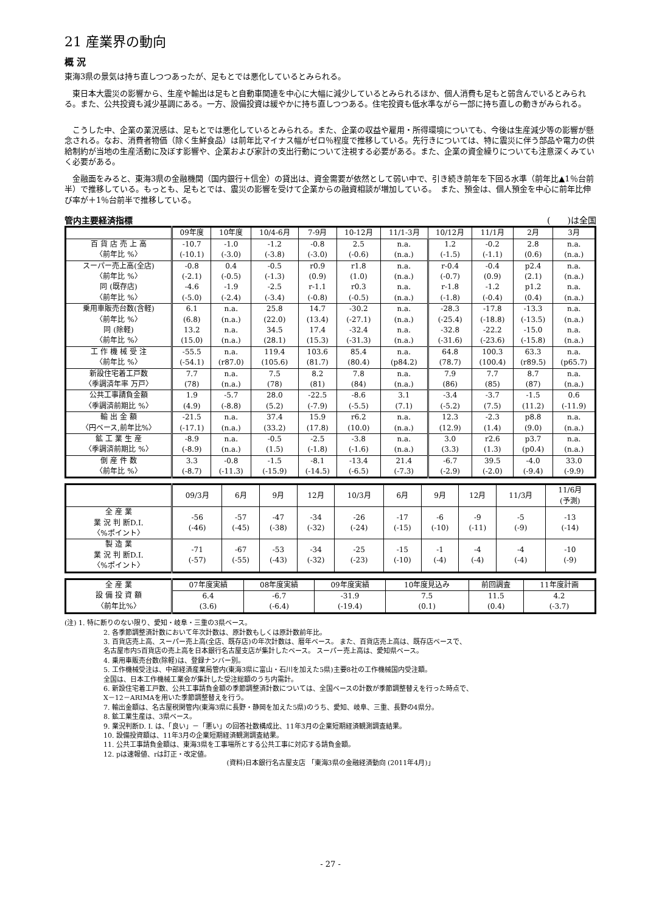21 産業界の動向
概 況
東海3県の景気は持ち直しつつあったが、足もとでは悪化しているとみられる。
　東日本大震災の影響から、生産や輸出は足もと自動車関連を中心に大幅に減少しているとみられるほか、個人消費も足もと弱含んでいるとみられる。また、公共投資も減少基調にある。一方、設備投資は緩やかに持ち直しつつある。住宅投資も低水準ながら一部に持ち直しの動きがみられる。
　こうした中、企業の業況感は、足もとでは悪化しているとみられる。また、企業の収益や雇用・所得環境についても、今後は生産減少等の影響が懸念される。なお、消費者物価（除く生鮮食品）は前年比マイナス幅がゼロ％程度で推移している。先行きについては、特に震災に伴う部品や電力の供給制約が当地の生産活動に及ぼす影響や、企業および家計の支出行動について注視する必要がある。また、企業の資金繰りについても注意深くみていく必要がある。
　金融面をみると、東海3県の金融機関（国内銀行＋信金）の貸出は、資金需要が依然として弱い中で、引き続き前年を下回る水準（前年比▲1％台前半）で推移している。もっとも、足もとでは、震災の影響を受けて企業からの融資相談が増加している。　また、預金は、個人預金を中心に前年比伸び率が＋1％台前半で推移している。
管内主要経済指標 (　　)は全国
| | 09年度 | 10年度 | 10/4-6月 | 7-9月 | 10-12月 | 11/1-3月 | 10/12月 | 11/1月 | 2月 | 3月 |
| --- | --- | --- | --- | --- | --- | --- | --- | --- | --- | --- |
| 百 貨 店 売 上 高 〈前年比 %〉 | -10.7 (-10.1) | -1.0 (-3.0) | -1.2 (-3.8) | -0.8 (-3.0) | 2.5 (-0.6) | n.a. (n.a.) | 1.2 (-1.5) | -0.2 (-1.1) | 2.8 (0.6) | n.a. (n.a.) |
| スーパー売上高(全店) 〈前年比 %〉 同 (既存店) 〈前年比 %〉 | -0.8 (-2.1) -4.6 (-5.0) | 0.4 (-0.5) -1.9 (-2.4) | -0.5 (-1.3) -2.5 (-3.4) | r0.9 (0.9) r-1.1 (-0.8) | r1.8 (1.0) r0.3 (-0.5) | n.a. (n.a.) n.a. (n.a.) | r-0.4 (-0.7) r-1.8 (-1.8) | -0.4 (0.9) -1.2 (-0.4) | p2.4 (2.1) p1.2 (0.4) | n.a. (n.a.) n.a. (n.a.) |
| 乗用車販売台数(含軽) 〈前年比 %〉 同 (除軽) 〈前年比 %〉 | 6.1 (6.8) 13.2 (15.0) | n.a. (n.a.) n.a. (n.a.) | 25.8 (22.0) 34.5 (28.1) | 14.7 (13.4) 17.4 (15.3) | -30.2 (-27.1) -32.4 (-31.3) | n.a. (n.a.) n.a. (n.a.) | -28.3 (-25.4) -32.8 (-31.6) | -17.8 (-18.8) -22.2 (-23.6) | -13.3 (-13.5) -15.0 (-15.8) | n.a. (n.a.) n.a. (n.a.) |
| 工 作 機 械 受 注 〈前年比 %〉 | -55.5 (-54.1) | n.a. (r87.0) | 119.4 (105.6) | 103.6 (81.7) | 85.4 (80.4) | n.a. (p84.2) | 64.8 (78.7) | 100.3 (100.4) | 63.3 (r89.5) | n.a. (p65.7) |
| 新設住宅着工戸数 〈季調済年率 万戸〉 | 7.7 (78) | n.a. (n.a.) | 7.5 (78) | 8.2 (81) | 7.8 (84) | n.a. (n.a.) | 7.9 (86) | 7.7 (85) | 8.7 (87) | n.a. (n.a.) |
| 公共工事請負金額 〈季調済前期比 %〉 | 1.9 (4.9) | -5.7 (-8.8) | 28.0 (5.2) | -22.5 (-7.9) | -8.6 (-5.5) | 3.1 (7.1) | -3.4 (-5.2) | -3.7 (7.5) | -1.5 (11.2) | 0.6 (-11.9) |
| 輸 出 金 額 〈円ベース,前年比%〉 | -21.5 (-17.1) | n.a. (n.a.) | 37.4 (33.2) | 15.9 (17.8) | r6.2 (10.0) | n.a. (n.a.) | 12.3 (12.9) | -2.3 (1.4) | p8.8 (9.0) | n.a. (n.a.) |
| 鉱 工 業 生 産 〈季調済前期比 %〉 | -8.9 (-8.9) | n.a. (n.a.) | -0.5 (1.5) | -2.5 (-1.8) | -3.8 (-1.6) | n.a. (n.a.) | 3.0 (3.3) | r2.6 (1.3) | p3.7 (p0.4) | n.a. (n.a.) |
| 倒 産 件 数 〈前年比 %〉 | 3.3 (-8.7) | -0.8 (-11.3) | -1.5 (-15.9) | -8.1 (-14.5) | -13.4 (-6.5) | 21.4 (-7.3) | -6.7 (-2.9) | 39.5 (-2.0) | -4.0 (-9.4) | 33.0 (-9.9) |
| | 09/3月 | 6月 | 9月 | 12月 | 10/3月 | 6月 | 9月 | 12月 | 11/3月 | 11/6月 (予測) |
| --- | --- | --- | --- | --- | --- | --- | --- | --- | --- | --- |
| 全 産 業 業 況 判 断D.I. 〈%ポイント〉 | -56 (-46) | -57 (-45) | -47 (-38) | -34 (-32) | -26 (-24) | -17 (-15) | -6 (-10) | -9 (-11) | -5 (-9) | -13 (-14) |
| 製 造 業 業 況 判 断D.I. 〈%ポイント〉 | -71 (-57) | -67 (-55) | -53 (-43) | -34 (-32) | -25 (-23) | -15 (-10) | -1 (-4) | -4 (-4) | -4 (-4) | -10 (-9) |
| 全 産 業 設 備 投 資 額 〈前年比%〉 | 07年度実績 | 08年度実績 | 09年度実績 | 10年度見込み | 前回調査 | 11年度計画 |
| | 6.4 (3.6) | -6.7 (-6.4) | -31.9 (-19.4) | 7.5 (0.1) | 11.5 (0.4) | 4.2 (-3.7) |
(注) 1. 特に断りのない限り、愛知・岐阜・三重の3県ベース。
2. 各季節調整済計数において年次計数は、原計数もしくは原計数前年比。
3. 百貨店売上高、スーパー売上高(全店、既存店)の年次計数は、暦年ベース。 また、百貨店売上高は、既存店ベースで、
名古屋市内5百貨店の売上高を日本銀行名古屋支店が集計したベース。 スーパー売上高は、愛知県ベース。
4. 乗用車販売台数(除軽)は、登録ナンバー別。
5. 工作機械受注は、中部経済産業局管内(東海3県に富山・石川を加えた5県)主要8社の工作機械国内受注額。
全国は、日本工作機械工業会が集計した受注総額のうち内需計。
6. 新設住宅着工戸数、公共工事請負金額の季節調整済計数については、全国ベースの計数が季節調整替えを行った時点で、
X－12－ARIMAを用いた季節調整替えを行う。
7. 輸出金額は、名古屋税関管内(東海3県に長野・静岡を加えた5県)のうち、愛知、岐阜、三重、長野の4県分。
8. 鉱工業生産は、3県ベース。
9. 業況判断D. I. は、「良い」－「悪い」の回答社数構成比、11年3月の企業短期経済観測調査結果。
10. 設備投資額は、11年3月の企業短期経済観測調査結果。
11. 公共工事請負金額は、東海3県を工事場所とする公共工事に対応する請負金額。
12. pは速報値、rは訂正・改定値。
(資料)日本銀行名古屋支店 「東海3県の金融経済動向 (2011年4月)」
- 27 -